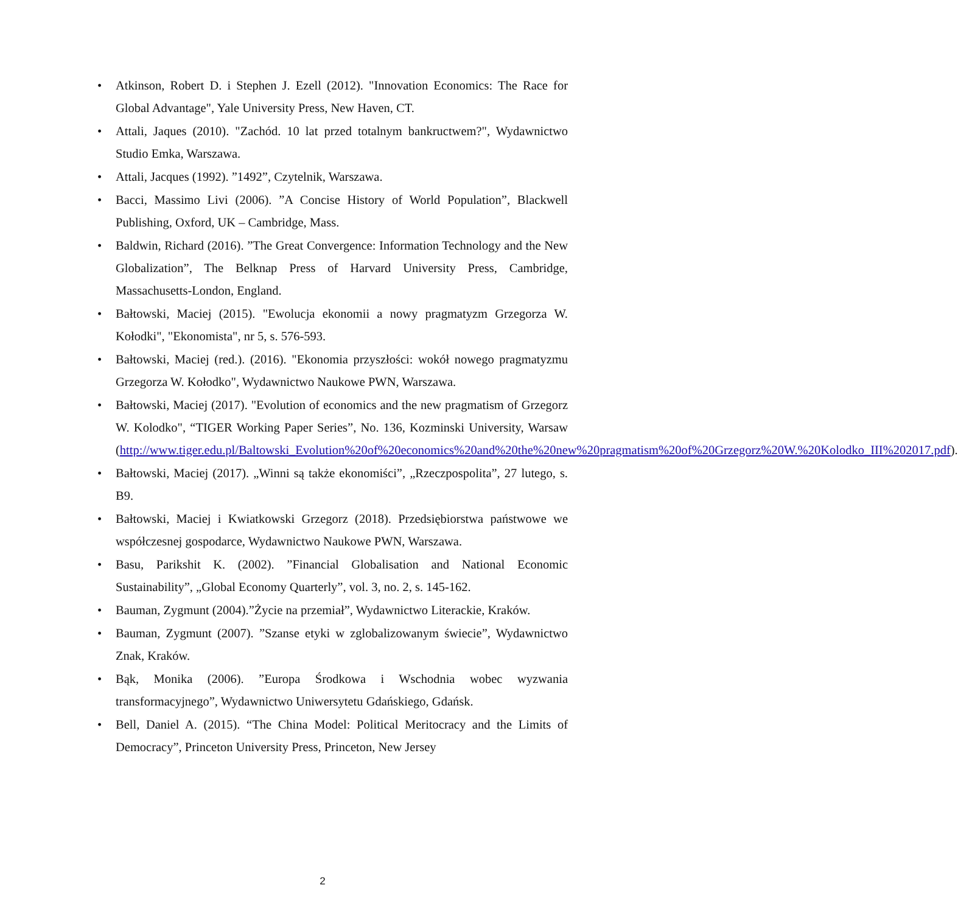• Atkinson, Robert D. i Stephen J. Ezell (2012). "Innovation Economics: The Race for Global Advantage", Yale University Press, New Haven, CT.
• Attali, Jaques (2010). "Zachód. 10 lat przed totalnym bankructwem?", Wydawnictwo Studio Emka, Warszawa.
• Attali, Jacques (1992). ”1492”, Czytelnik, Warszawa.
• Bacci, Massimo Livi (2006). ”A Concise History of World Population”, Blackwell Publishing, Oxford, UK – Cambridge, Mass.
• Baldwin, Richard (2016). ”The Great Convergence: Information Technology and the New Globalization”, The Belknap Press of Harvard University Press, Cambridge, Massachusetts-London, England.
• Bałtowski, Maciej (2015). "Ewolucja ekonomii a nowy pragmatyzm Grzegorza W. Kołodki", "Ekonomista", nr 5, s. 576-593.
• Bałtowski, Maciej (red.). (2016). "Ekonomia przyszłości: wokół nowego pragmatyzmu Grzegorza W. Kołodko", Wydawnictwo Naukowe PWN, Warszawa.
• Bałtowski, Maciej (2017). "Evolution of economics and the new pragmatism of Grzegorz W. Kolodko", “TIGER Working Paper Series”, No. 136, Kozminski University, Warsaw (http://www.tiger.edu.pl/Baltowski_Evolution%20of%20economics%20and%20the%20new%20pragmatism%20of%20Grzegorz%20W.%20Kolodko_III%202017.pdf).
• Bałtowski, Maciej (2017). „Winni są także ekonomiści”, „Rzeczpospolita”, 27 lutego, s. B9.
• Bałtowski, Maciej i Kwiatkowski Grzegorz (2018). Przedsiębiorstwa państwowe we współczesnej gospodarce, Wydawnictwo Naukowe PWN, Warszawa.
• Basu, Parikshit K. (2002). ”Financial Globalisation and National Economic Sustainability”, „Global Economy Quarterly”, vol. 3, no. 2, s. 145-162.
• Bauman, Zygmunt (2004).”Życie na przemiał”, Wydawnictwo Literackie, Kraków.
• Bauman, Zygmunt (2007). ”Szanse etyki w zglobalizowanym świecie”, Wydawnictwo Znak, Kraków.
• Bąk, Monika (2006). ”Europa Środkowa i Wschodnia wobec wyzwania transformacyjnego”, Wydawnictwo Uniwersytetu Gdańskiego, Gdańsk.
• Bell, Daniel A. (2015). “The China Model: Political Meritocracy and the Limits of Democracy”, Princeton University Press, Princeton, New Jersey
2